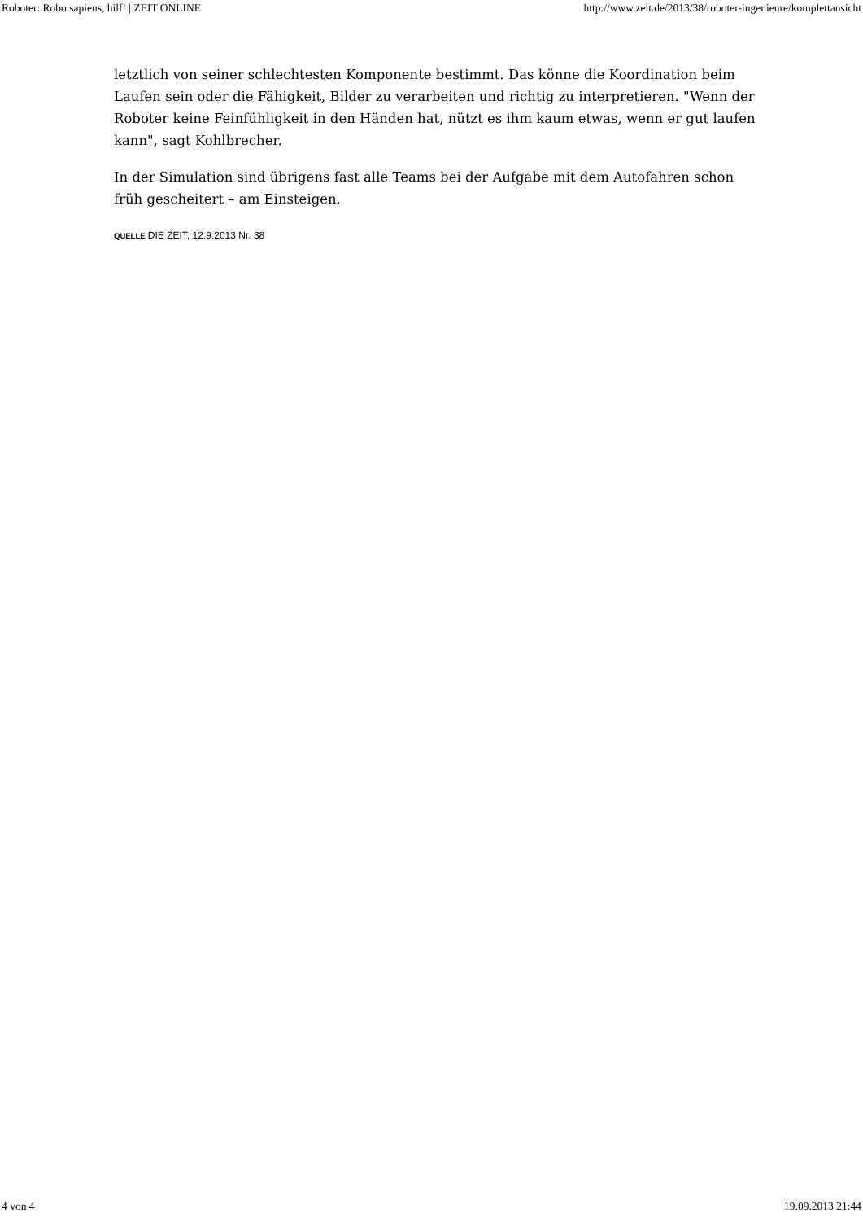Roboter: Robo sapiens, hilf! | ZEIT ONLINE http://www.zeit.de/2013/38/roboter-ingenieure/komplettansicht
letztlich von seiner schlechtesten Komponente bestimmt. Das könne die Koordination beim Laufen sein oder die Fähigkeit, Bilder zu verarbeiten und richtig zu interpretieren. "Wenn der Roboter keine Feinfühligkeit in den Händen hat, nützt es ihm kaum etwas, wenn er gut laufen kann", sagt Kohlbrecher.
In der Simulation sind übrigens fast alle Teams bei der Aufgabe mit dem Autofahren schon früh gescheitert – am Einsteigen.
QUELLE DIE ZEIT, 12.9.2013 Nr. 38
4 von 4 19.09.2013 21:44